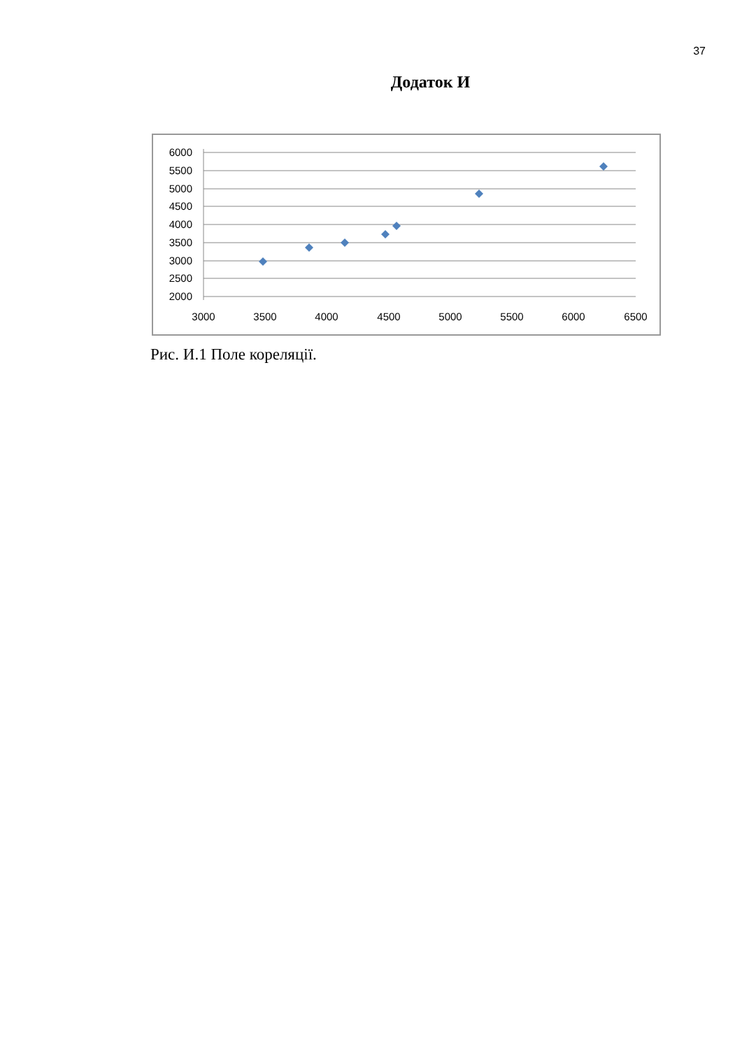37
Додаток И
6000
5500
5000
4500
4000
3500
3000
2500
2000
3000
3500
4000
4500
5000
5500
6000
6500
Рис. И.1 Поле кореляції.